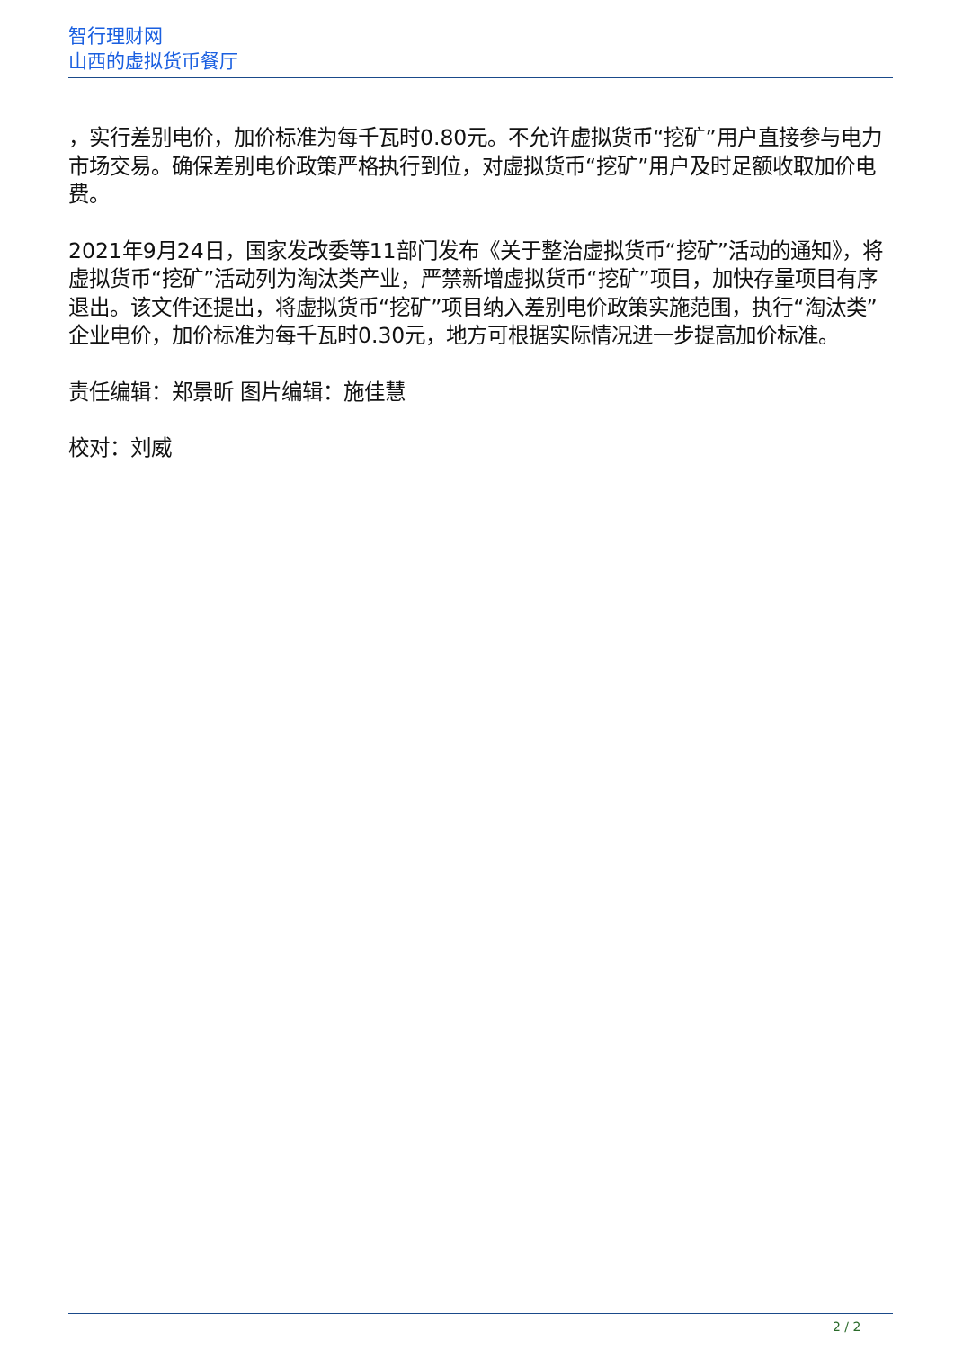智行理财网
山西的虚拟货币餐厅
，实行差别电价，加价标准为每千瓦时0.80元。不允许虚拟货币“挖矿”用户直接参与电力市场交易。确保差别电价政策严格执行到位，对虚拟货币“挖矿”用户及时足额收取加价电费。
2021年9月24日，国家发改委等11部门发布《关于整治虚拟货币“挖矿”活动的通知》，将虚拟货币“挖矿”活动列为淘汰类产业，严禁新增虚拟货币“挖矿”项目，加快存量项目有序退出。该文件还提出，将虚拟货币“挖矿”项目纳入差别电价政策实施范围，执行“淘汰类”企业电价，加价标准为每千瓦时0.30元，地方可根据实际情况进一步提高加价标准。
责任编辑：郑景昕 图片编辑：施佳慧
校对：刘威
2 / 2